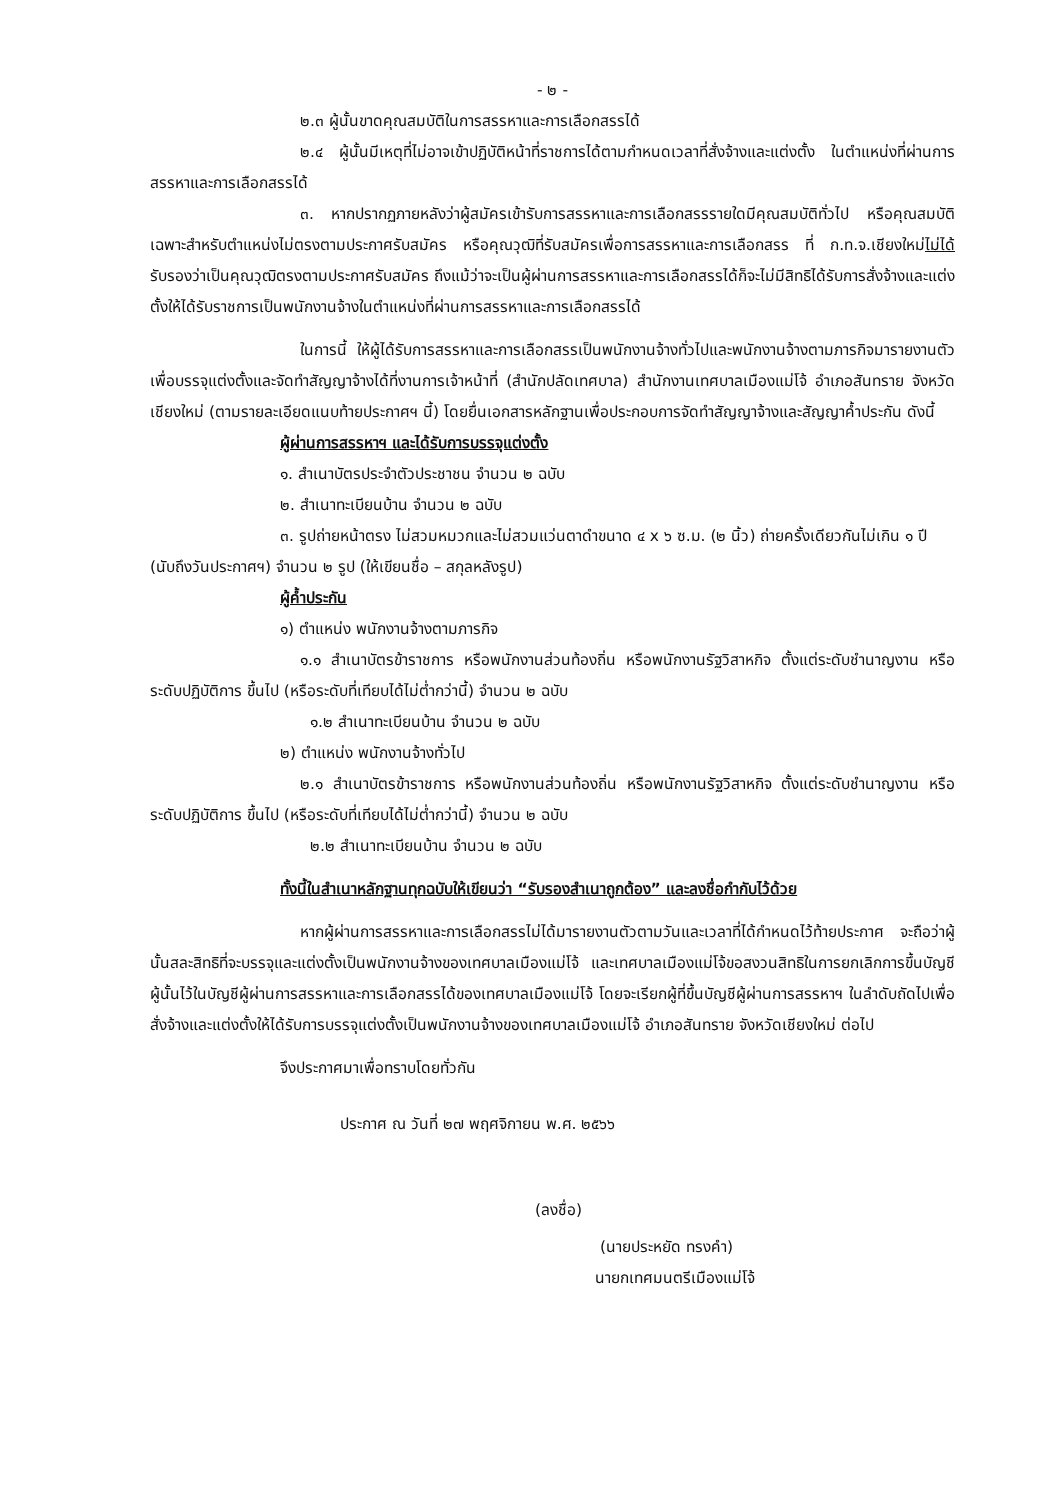- ๒ -
๒.๓ ผู้นั้นขาดคุณสมบัติในการสรรหาและการเลือกสรรได้
๒.๔ ผู้นั้นมีเหตุที่ไม่อาจเข้าปฏิบัติหน้าที่ราชการได้ตามกำหนดเวลาที่สั่งจ้างและแต่งตั้ง ในตำแหน่งที่ผ่านการสรรหาและการเลือกสรรได้
๓. หากปรากฏภายหลังว่าผู้สมัครเข้ารับการสรรหาและการเลือกสรรรายใดมีคุณสมบัติทั่วไป หรือคุณสมบัติเฉพาะสำหรับตำแหน่งไม่ตรงตามประกาศรับสมัคร หรือคุณวุฒิที่รับสมัครเพื่อการสรรหาและการเลือกสรร ที่ ก.ท.จ.เชียงใหม่ไม่ได้รับรองว่าเป็นคุณวุฒิตรงตามประกาศรับสมัคร ถึงแม้ว่าจะเป็นผู้ผ่านการสรรหาและการเลือกสรรได้ก็จะไม่มีสิทธิได้รับการสั่งจ้างและแต่งตั้งให้ได้รับราชการเป็นพนักงานจ้างในตำแหน่งที่ผ่านการสรรหาและการเลือกสรรได้
ในการนี้ ให้ผู้ได้รับการสรรหาและการเลือกสรรเป็นพนักงานจ้างทั่วไปและพนักงานจ้างตามภารกิจมารายงานตัวเพื่อบรรจุแต่งตั้งและจัดทำสัญญาจ้างได้ที่งานการเจ้าหน้าที่ (สำนักปลัดเทศบาล) สำนักงานเทศบาลเมืองแม่โจ้ อำเภอสันทราย จังหวัดเชียงใหม่ (ตามรายละเอียดแนบท้ายประกาศฯ นี้) โดยยื่นเอกสารหลักฐานเพื่อประกอบการจัดทำสัญญาจ้างและสัญญาค้ำประกัน ดังนี้
ผู้ผ่านการสรรหาฯ และได้รับการบรรจุแต่งตั้ง
๑. สำเนาบัตรประจำตัวประชาชน จำนวน ๒ ฉบับ
๒. สำเนาทะเบียนบ้าน จำนวน ๒ ฉบับ
๓. รูปถ่ายหน้าตรง ไม่สวมหมวกและไม่สวมแว่นตาดำขนาด ๔ x ๖ ซ.ม. (๒ นิ้ว) ถ่ายครั้งเดียวกันไม่เกิน ๑ ปี (นับถึงวันประกาศฯ) จำนวน ๒ รูป (ให้เขียนชื่อ – สกุลหลังรูป)
ผู้ค้ำประกัน
๑) ตำแหน่ง พนักงานจ้างตามภารกิจ
๑.๑ สำเนาบัตรข้าราชการ หรือพนักงานส่วนท้องถิ่น หรือพนักงานรัฐวิสาหกิจ ตั้งแต่ระดับชำนาญงาน หรือระดับปฏิบัติการ ขึ้นไป (หรือระดับที่เทียบได้ไม่ต่ำกว่านี้) จำนวน ๒ ฉบับ
๑.๒ สำเนาทะเบียนบ้าน จำนวน ๒ ฉบับ
๒) ตำแหน่ง พนักงานจ้างทั่วไป
๒.๑ สำเนาบัตรข้าราชการ หรือพนักงานส่วนท้องถิ่น หรือพนักงานรัฐวิสาหกิจ ตั้งแต่ระดับชำนาญงาน หรือระดับปฏิบัติการ ขึ้นไป (หรือระดับที่เทียบได้ไม่ต่ำกว่านี้) จำนวน ๒ ฉบับ
๒.๒ สำเนาทะเบียนบ้าน จำนวน ๒ ฉบับ
ทั้งนี้ในสำเนาหลักฐานทุกฉบับให้เขียนว่า “รับรองสำเนาถูกต้อง” และลงชื่อกำกับไว้ด้วย
หากผู้ผ่านการสรรหาและการเลือกสรรไม่ได้มารายงานตัวตามวันและเวลาที่ได้กำหนดไว้ท้ายประกาศ จะถือว่าผู้นั้นสละสิทธิที่จะบรรจุและแต่งตั้งเป็นพนักงานจ้างของเทศบาลเมืองแม่โจ้ และเทศบาลเมืองแม่โจ้ขอสงวนสิทธิในการยกเลิกการขึ้นบัญชีผู้นั้นไว้ในบัญชีผู้ผ่านการสรรหาและการเลือกสรรได้ของเทศบาลเมืองแม่โจ้ โดยจะเรียกผู้ที่ขึ้นบัญชีผู้ผ่านการสรรหาฯ ในลำดับถัดไปเพื่อสั่งจ้างและแต่งตั้งให้ได้รับการบรรจุแต่งตั้งเป็นพนักงานจ้างของเทศบาลเมืองแม่โจ้ อำเภอสันทราย จังหวัดเชียงใหม่ ต่อไป
จึงประกาศมาเพื่อทราบโดยทั่วกัน
ประกาศ ณ วันที่ ๒๗ พฤศจิกายน พ.ศ. ๒๕๖๖
(ลงชื่อ)
(นายประหยัด ทรงคำ)
นายกเทศมนตรีเมืองแม่โจ้